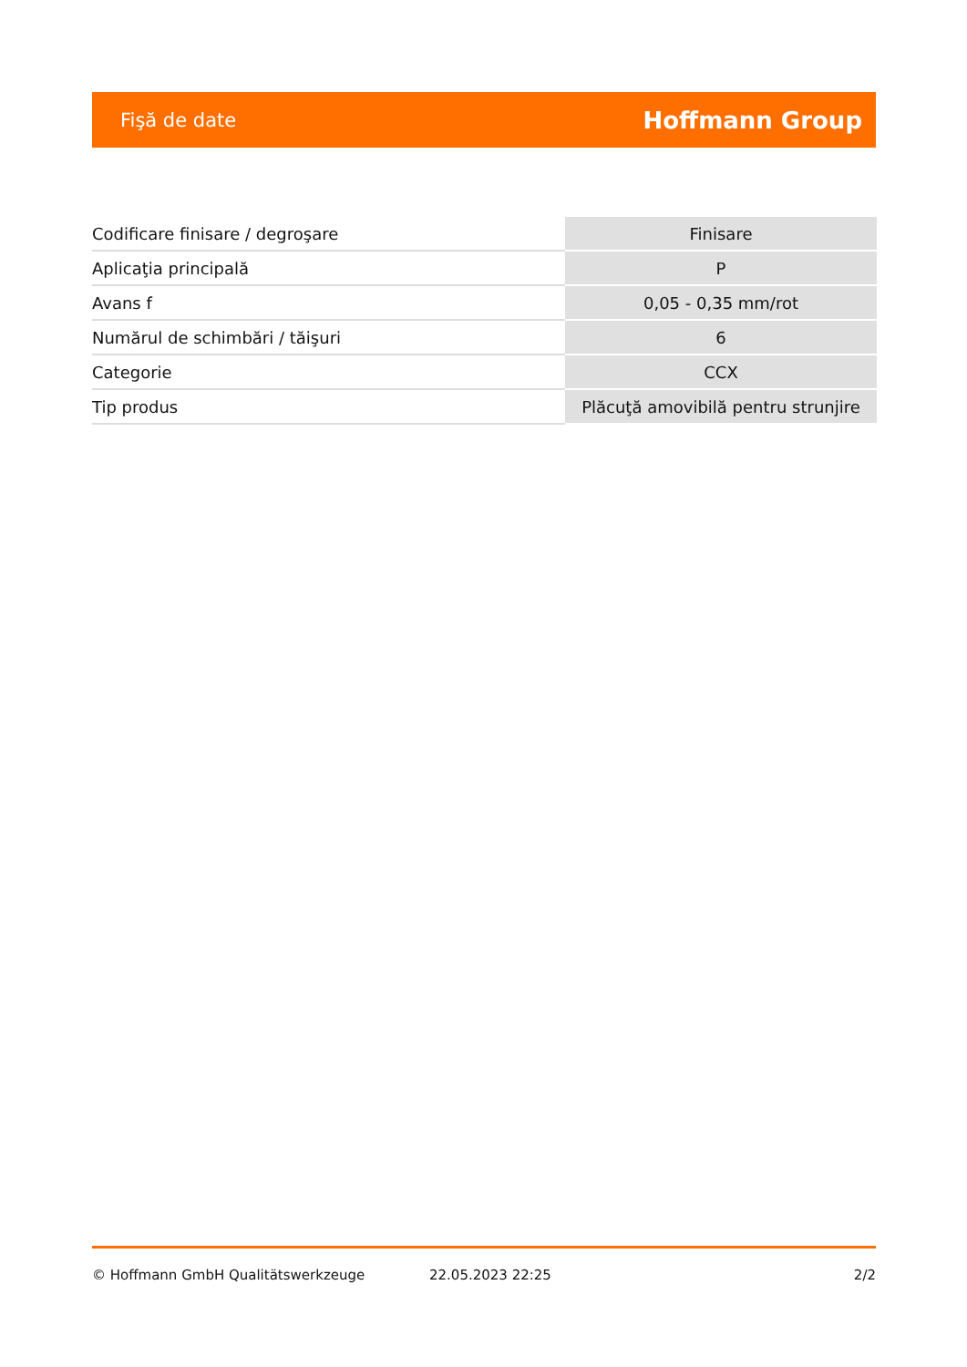Fişă de date Hoffmann Group
| Codificare finisare / degroşare | Finisare |
| Aplicaţia principală | P |
| Avans f | 0,05 - 0,35 mm/rot |
| Numărul de schimbări / tăişuri | 6 |
| Categorie | CCX |
| Tip produs | Plăcuţă amovibilă pentru strunjire |
© Hoffmann GmbH Qualitätswerkzeuge 22.05.2023 22:25 2/2